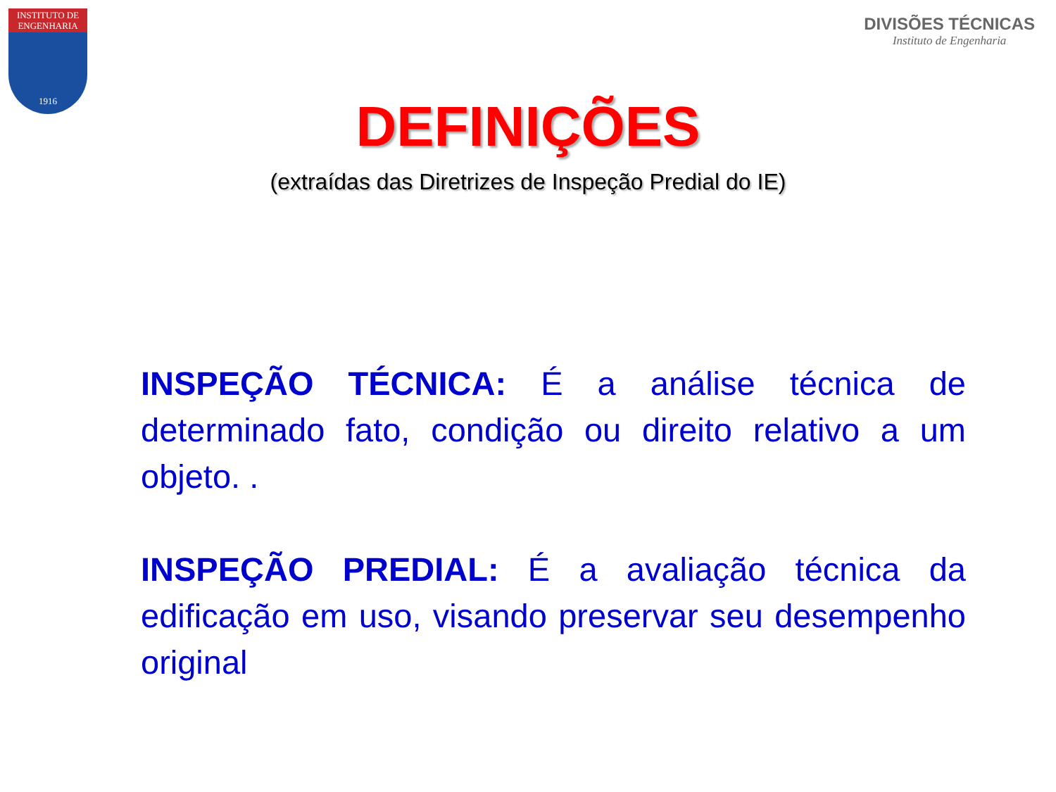INSTITUTO DE
ENGENHARIA
1916
DIVISÕES TÉCNICAS
Instituto de Engenharia
DEFINIÇÕES
(extraídas das Diretrizes de Inspeção Predial do IE)
INSPEÇÃO TÉCNICA: É a análise técnica de determinado fato, condição ou direito relativo a um objeto. .
INSPEÇÃO PREDIAL: É a avaliação técnica da edificação em uso, visando preservar seu desempenho original